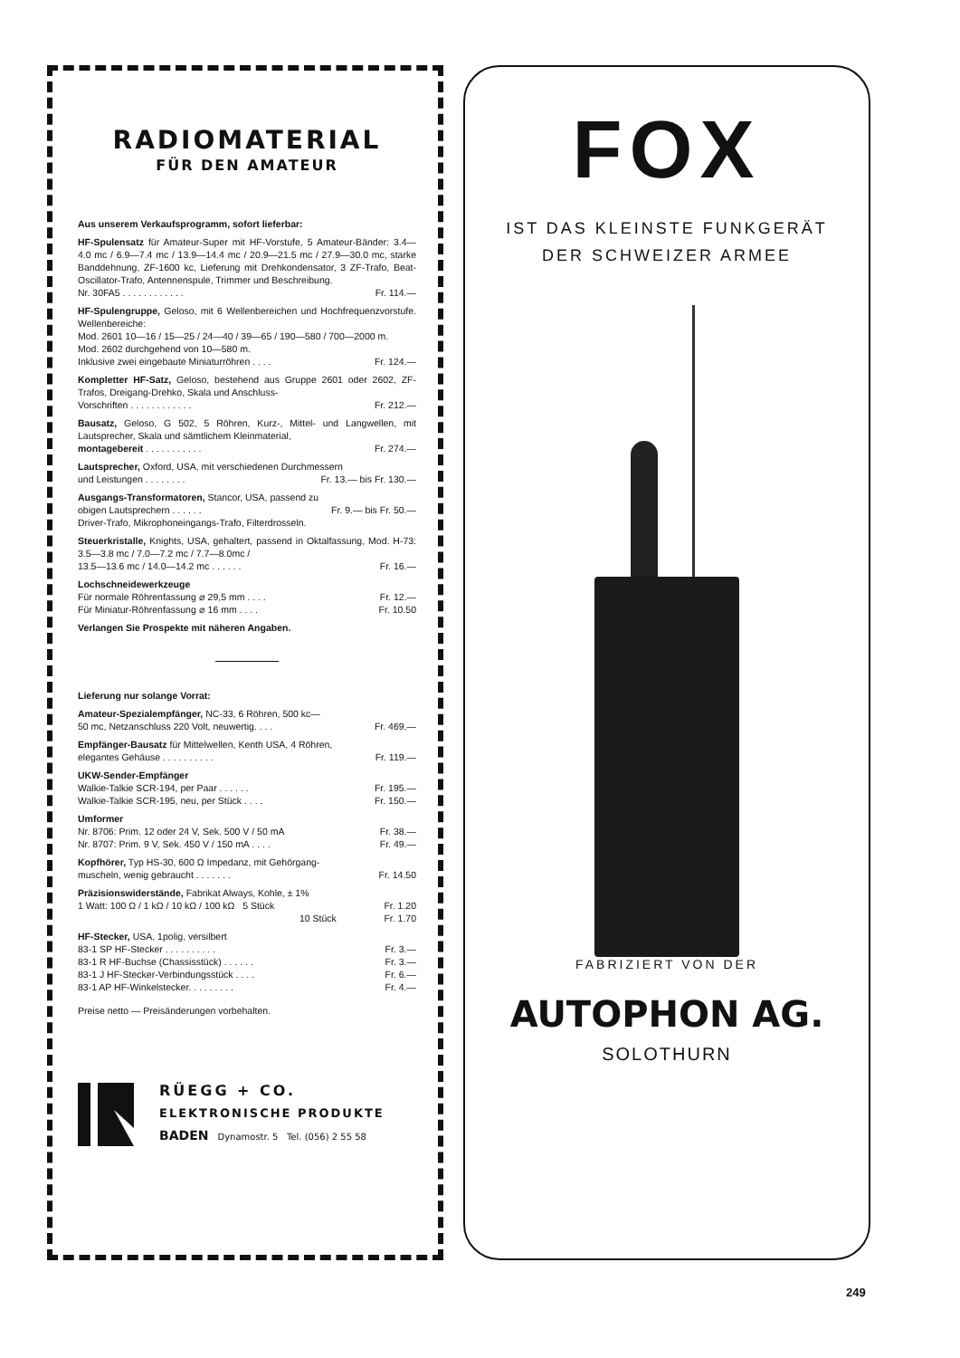RADIOMATERIAL
FÜR DEN AMATEUR
Aus unserem Verkaufsprogramm, sofort lieferbar:
HF-Spulensatz für Amateur-Super mit HF-Vorstufe, 5 Amateur-Bänder: 3.4—4.0 mc / 6.9—7.4 mc / 13.9—14.4 mc / 20.9—21.5 mc / 27.9—30.0 mc, starke Banddehnung, ZF-1600 kc, Lieferung mit Drehkondensator, 3 ZF-Trafo, Beat-Oscillator-Trafo, Antennenspule, Trimmer und Beschreibung.
Nr. 30FA5 . . . . . . . . . . . . Fr. 114.—
HF-Spulengruppe, Geloso, mit 6 Wellenbereichen und Hochfrequenzvorstufe. Wellenbereiche:
Mod. 2601 10—16 / 15—25 / 24—40 / 39—65 / 190—580 / 700—2000 m.
Mod. 2602 durchgehend von 10—580 m.
Inklusive zwei eingebaute Miniaturröhren . . . . Fr. 124.—
Kompletter HF-Satz, Geloso, bestehend aus Gruppe 2601 oder 2602, ZF-Trafos, Dreigang-Drehko, Skala und Anschluss-
Vorschriften . . . . . . . . . . . . Fr. 212.—
Bausatz, Geloso, G 502, 5 Röhren, Kurz-, Mittel- und Langwellen, mit Lautsprecher, Skala und sämtlichem Kleinmaterial,
montagebereit . . . . . . . . . . . Fr. 274.—
Lautsprecher, Oxford, USA, mit verschiedenen Durchmessern
und Leistungen . . . . . . . . Fr. 13.— bis Fr. 130.—
Ausgangs-Transformatoren, Stancor, USA, passend zu
obigen Lautsprechern . . . . . . Fr. 9.— bis Fr. 50.—
Driver-Trafo, Mikrophoneingangs-Trafo, Filterdrosseln.
Steuerkristalle, Knights, USA, gehaltert, passend in Oktalfassung, Mod. H-73: 3.5—3.8 mc / 7.0—7.2 mc / 7.7—8.0mc /
13.5—13.6 mc / 14.0—14.2 mc . . . . . . Fr. 16.—
Lochschneidewerkzeuge
Für normale Röhrenfassung ⌀ 29,5 mm . . . . Fr. 12.—
Für Miniatur-Röhrenfassung ⌀ 16 mm . . . . Fr. 10.50
Verlangen Sie Prospekte mit näheren Angaben.
Lieferung nur solange Vorrat:
Amateur-Spezialempfänger, NC-33, 6 Röhren, 500 kc—
50 mc, Netzanschluss 220 Volt, neuwertig. . . . Fr. 469.—
Empfänger-Bausatz für Mittelwellen, Kenth USA, 4 Röhren,
elegantes Gehäuse . . . . . . . . . . Fr. 119.—
UKW-Sender-Empfänger
Walkie-Talkie SCR-194, per Paar . . . . . . Fr. 195.—
Walkie-Talkie SCR-195, neu, per Stück . . . . Fr. 150.—
Umformer
Nr. 8706: Prim. 12 oder 24 V, Sek. 500 V / 50 mA Fr. 38.—
Nr. 8707: Prim. 9 V, Sek. 450 V / 150 mA . . . . Fr. 49.—
Kopfhörer, Typ HS-30, 600 Ω Impedanz, mit Gehörgang-
muscheln, wenig gebraucht . . . . . . . Fr. 14.50
Präzisionswiderstände, Fabrikat Always, Kohle, ± 1%
1 Watt: 100 Ω / 1 kΩ / 10 kΩ / 100 kΩ 5 Stück Fr. 1.20
10 Stück Fr. 1.70
HF-Stecker, USA, 1polig, versilbert
83-1 SP HF-Stecker . . . . . . . . . . Fr. 3.—
83-1 R HF-Buchse (Chassisstück) . . . . . . Fr. 3.—
83-1 J HF-Stecker-Verbindungsstück . . . . Fr. 6.—
83-1 AP HF-Winkelstecker. . . . . . . . . Fr. 4.—
Preise netto — Preisänderungen vorbehalten.
RÜEGG + CO.
ELEKTRONISCHE PRODUKTE
BADEN Dynamostr. 5 Tel. (056) 2 55 58
FOX
IST DAS KLEINSTE FUNKGERÄT
DER SCHWEIZER ARMEE
FABRIZIERT VON DER
AUTOPHON AG.
SOLOTHURN
249